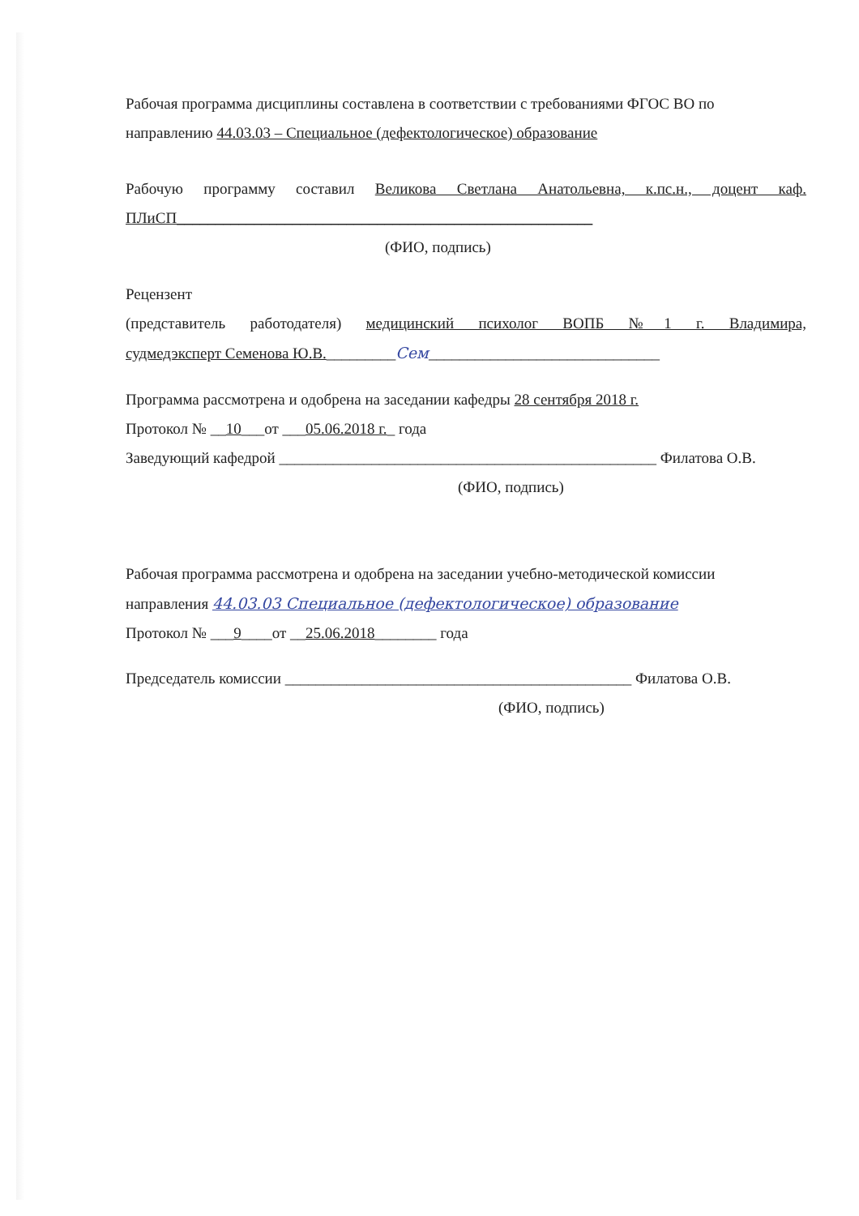Рабочая программа дисциплины составлена в соответствии с требованиями ФГОС ВО по
направлению 44.03.03 – Специальное (дефектологическое) образование
Рабочую программу составил Великова Светлана Анатольевна, к.пс.н., доцент каф.
ПЛиСП______________________________________________________
(ФИО, подпись)
Рецензент
(представитель работодателя) медицинский психолог ВОПБ №1 г. Владимира,
судмедэксперт Семенова Ю.В._________Сем______________________________
Программа рассмотрена и одобрена на заседании кафедры 28 сентября 2018 г.
Протокол № __10___от ___05.06.2018 г._ года
Заведующий кафедрой _________________________________________________ Филатова О.В.
(ФИО, подпись)
Рабочая программа рассмотрена и одобрена на заседании учебно-методической комиссии
направления 44.03.03 Специальное (дефектологическое) образование
Протокол № ___9____от __25.06.2018________ года
Председатель комиссии _____________________________________________ Филатова О.В.
(ФИО, подпись)